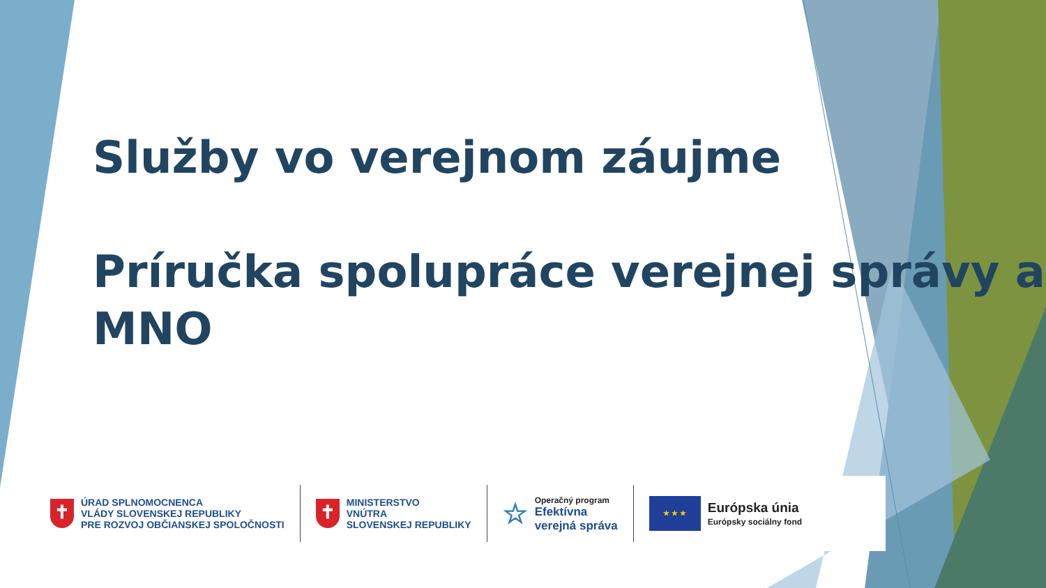Služby vo verejnom záujme
Príručka spolupráce verejnej správy a MNO
✝
ÚRAD SPLNOMOCNENCA
VLÁDY SLOVENSKEJ REPUBLIKY
PRE ROZVOJ OBČIANSKEJ SPOLOČNOSTI
✝
MINISTERSTVO
VNÚTRA
SLOVENSKEJ REPUBLIKY
☆
Operačný program
Efektívna
verejná správa
★ ★ ★
Európska únia
Európsky sociálny fond